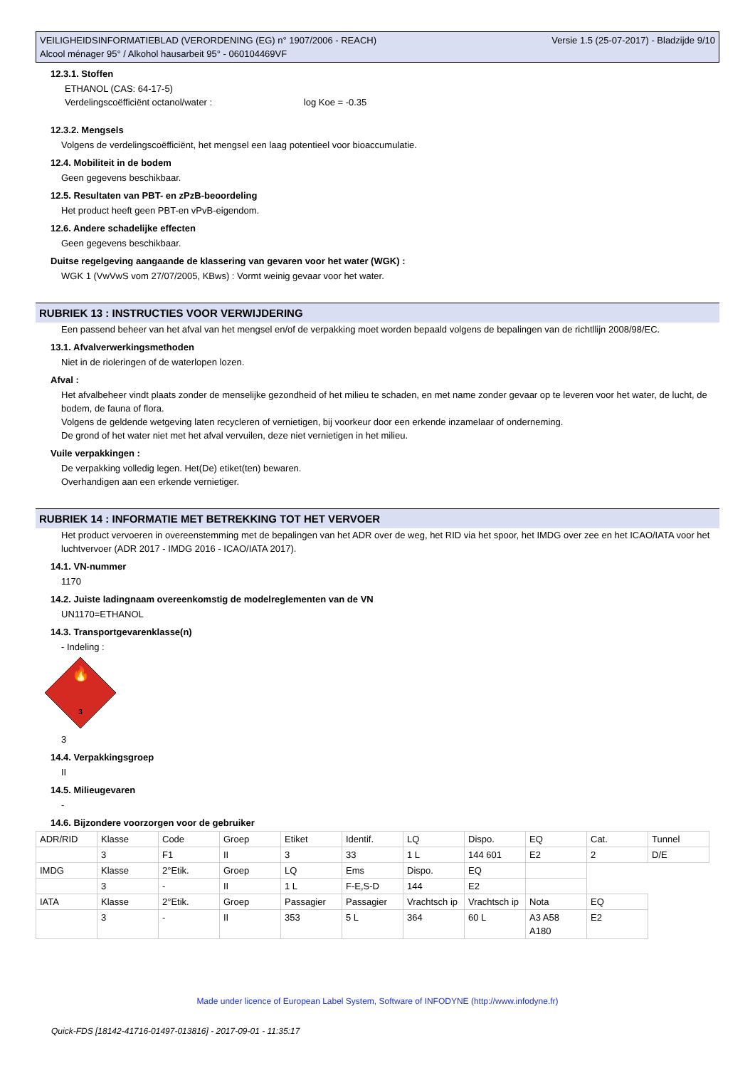Versie 1.5 (25-07-2017) - Bladzijde 9/10 VEILIGHEIDSINFORMATIEBLAD (VERORDENING (EG) n° 1907/2006 - REACH)
Alcool ménager 95° / Alkohol hausarbeit 95° - 060104469VF
12.3.1. Stoffen
ETHANOL (CAS: 64-17-5)
Verdelingscoëfficiënt octanol/water : log Koe = -0.35
12.3.2. Mengsels
Volgens de verdelingscoëfficiënt, het mengsel een laag potentieel voor bioaccumulatie.
12.4. Mobiliteit in de bodem
Geen gegevens beschikbaar.
12.5. Resultaten van PBT- en zPzB-beoordeling
Het product heeft geen PBT-en vPvB-eigendom.
12.6. Andere schadelijke effecten
Geen gegevens beschikbaar.
Duitse regelgeving aangaande de klassering van gevaren voor het water (WGK) :
WGK 1 (VwVwS vom 27/07/2005, KBws) : Vormt weinig gevaar voor het water.
RUBRIEK 13 : INSTRUCTIES VOOR VERWIJDERING
Een passend beheer van het afval van het mengsel en/of de verpakking moet worden bepaald volgens de bepalingen van de richtllijn 2008/98/EC.
13.1. Afvalverwerkingsmethoden
Niet in de rioleringen of de waterlopen lozen.
Afval :
Het afvalbeheer vindt plaats zonder de menselijke gezondheid of het milieu te schaden, en met name zonder gevaar op te leveren voor het water, de lucht, de bodem, de fauna of flora.
Volgens de geldende wetgeving laten recycleren of vernietigen, bij voorkeur door een erkende inzamelaar of onderneming.
De grond of het water niet met het afval vervuilen, deze niet vernietigen in het milieu.
Vuile verpakkingen :
De verpakking volledig legen. Het(De) etiket(ten) bewaren.
Overhandigen aan een erkende vernietiger.
RUBRIEK 14 : INFORMATIE MET BETREKKING TOT HET VERVOER
Het product vervoeren in overeenstemming met de bepalingen van het ADR over de weg, het RID via het spoor, het IMDG over zee en het ICAO/IATA voor het luchtvervoer (ADR 2017 - IMDG 2016 - ICAO/IATA 2017).
14.1. VN-nummer
1170
14.2. Juiste ladingnaam overeenkomstig de modelreglementen van de VN
UN1170=ETHANOL
14.3. Transportgevarenklasse(n)
- Indeling :
🔥
3
3
14.4. Verpakkingsgroep
II
14.5. Milieugevaren
-
14.6. Bijzondere voorzorgen voor de gebruiker
| ADR/RID | Klasse | Code | Groep | Etiket | Identif. | LQ | Dispo. | EQ | Cat. | Tunnel |
| | 3 | F1 | II | 3 | 33 | 1 L | 144 601 | E2 | 2 | D/E |
| IMDG | Klasse | 2°Etik. | Groep | LQ | Ems | Dispo. | EQ | | | |
| | 3 | - | II | 1 L | F-E,S-D | 144 | E2 | | | |
| IATA | Klasse | 2°Etik. | Groep | Passagier | Passagier | Vrachtsch ip | Vrachtsch ip | Nota | EQ | |
| | 3 | - | II | 353 | 5 L | 364 | 60 L | A3 A58 A180 | E2 | |
Made under licence of European Label System, Software of INFODYNE (http://www.infodyne.fr)
Quick-FDS [18142-41716-01497-013816] - 2017-09-01 - 11:35:17